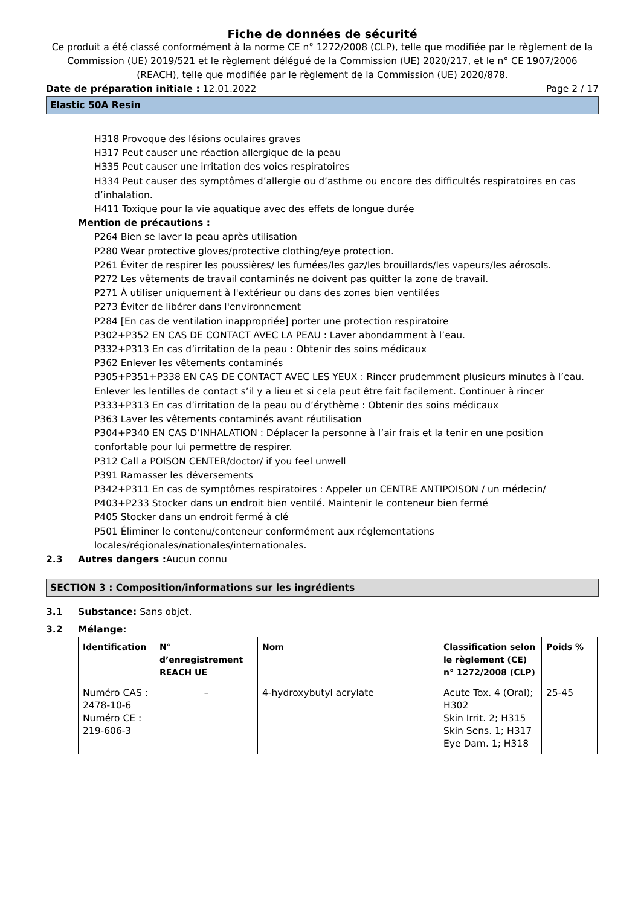Fiche de données de sécurité
Ce produit a été classé conformément à la norme CE n° 1272/2008 (CLP), telle que modifiée par le règlement de la Commission (UE) 2019/521 et le règlement délégué de la Commission (UE) 2020/217, et le n° CE 1907/2006 (REACH), telle que modifiée par le règlement de la Commission (UE) 2020/878.
Date de préparation initiale : 12.01.2022 Page 2 / 17
Elastic 50A Resin
H318 Provoque des lésions oculaires graves
H317 Peut causer une réaction allergique de la peau
H335 Peut causer une irritation des voies respiratoires
H334 Peut causer des symptômes d’allergie ou d’asthme ou encore des difficultés respiratoires en cas d’inhalation.
H411 Toxique pour la vie aquatique avec des effets de longue durée
Mention de précautions :
P264 Bien se laver la peau après utilisation
P280 Wear protective gloves/protective clothing/eye protection.
P261 Éviter de respirer les poussières/ les fumées/les gaz/les brouillards/les vapeurs/les aérosols.
P272 Les vêtements de travail contaminés ne doivent pas quitter la zone de travail.
P271 À utiliser uniquement à l'extérieur ou dans des zones bien ventilées
P273 Éviter de libérer dans l'environnement
P284 [En cas de ventilation inappropriée] porter une protection respiratoire
P302+P352 EN CAS DE CONTACT AVEC LA PEAU : Laver abondamment à l’eau.
P332+P313 En cas d’irritation de la peau : Obtenir des soins médicaux
P362 Enlever les vêtements contaminés
P305+P351+P338 EN CAS DE CONTACT AVEC LES YEUX : Rincer prudemment plusieurs minutes à l’eau. Enlever les lentilles de contact s’il y a lieu et si cela peut être fait facilement. Continuer à rincer
P333+P313 En cas d’irritation de la peau ou d’érythème : Obtenir des soins médicaux
P363 Laver les vêtements contaminés avant réutilisation
P304+P340 EN CAS D’INHALATION : Déplacer la personne à l’air frais et la tenir en une position confortable pour lui permettre de respirer.
P312 Call a POISON CENTER/doctor/ if you feel unwell
P391 Ramasser les déversements
P342+P311 En cas de symptômes respiratoires : Appeler un CENTRE ANTIPOISON / un médecin/
P403+P233 Stocker dans un endroit bien ventilé. Maintenir le conteneur bien fermé
P405 Stocker dans un endroit fermé à clé
P501 Éliminer le contenu/conteneur conformément aux réglementations locales/régionales/nationales/internationales.
2.3 Autres dangers : Aucun connu
SECTION 3 : Composition/informations sur les ingrédients
3.1 Substance: Sans objet.
3.2 Mélange:
| Identification | N° d’enregistrement REACH UE | Nom | Classification selon le règlement (CE) n° 1272/2008 (CLP) | Poids % |
| --- | --- | --- | --- | --- |
| Numéro CAS : 2478-10-6 Numéro CE : 219-606-3 | – | 4-hydroxybutyl acrylate | Acute Tox. 4 (Oral); H302 Skin Irrit. 2; H315 Skin Sens. 1; H317 Eye Dam. 1; H318 | 25-45 |